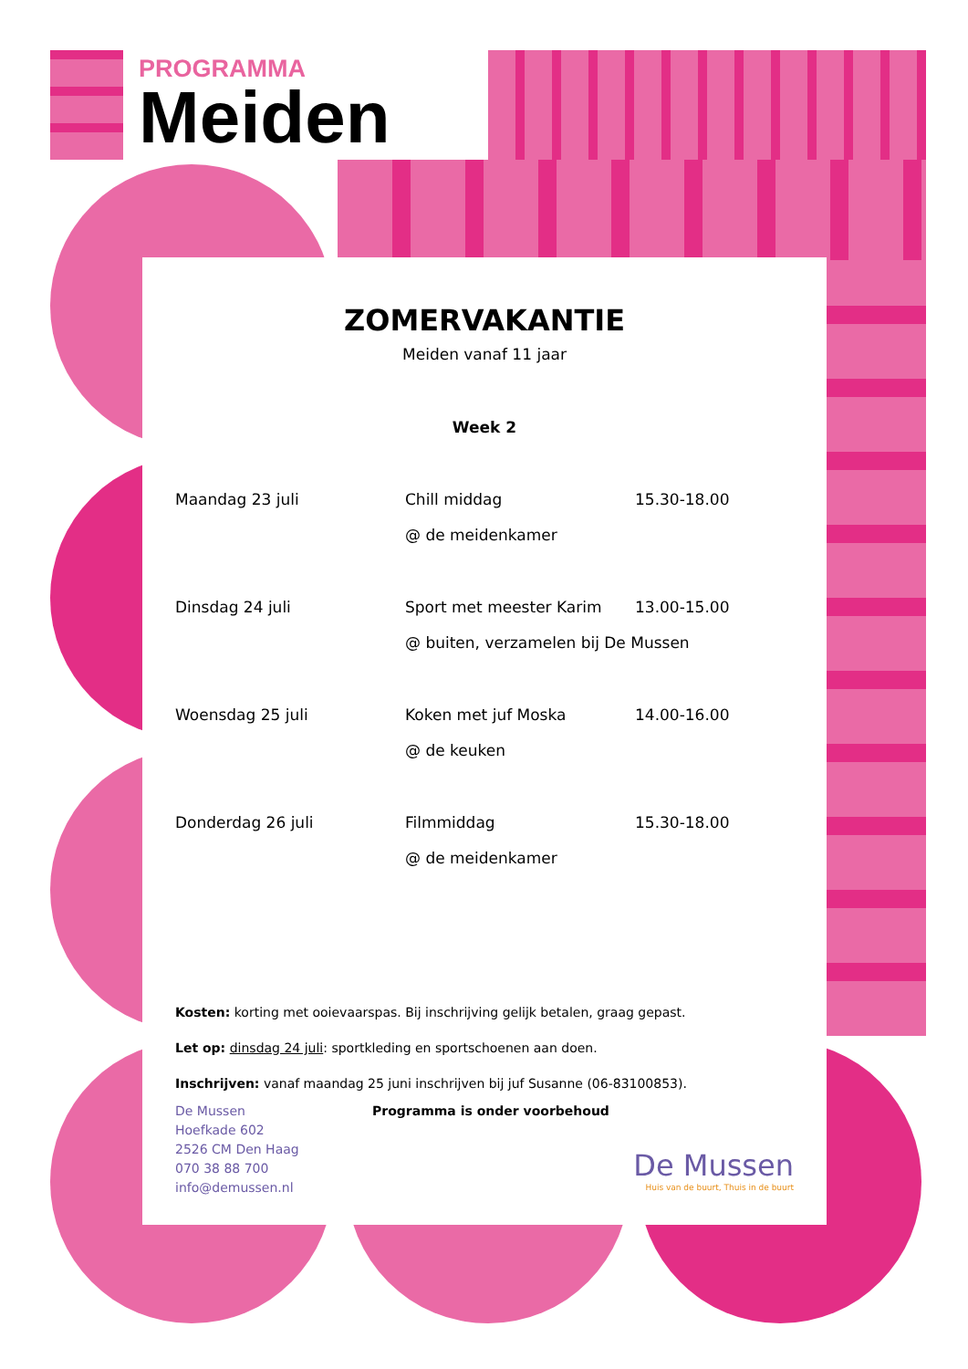PROGRAMMA
Meiden
ZOMERVAKANTIE
Meiden vanaf 11 jaar
Week 2
| Maandag 23 juli | Chill middag | 15.30-18.00 |
| | @ de meidenkamer | |
| Dinsdag 24 juli | Sport met meester Karim | 13.00-15.00 |
| | @ buiten, verzamelen bij De Mussen | |
| Woensdag 25 juli | Koken met juf Moska | 14.00-16.00 |
| | @ de keuken | |
| Donderdag 26 juli | Filmmiddag | 15.30-18.00 |
| | @ de meidenkamer | |
Kosten: korting met ooievaarspas. Bij inschrijving gelijk betalen, graag gepast.
Let op: dinsdag 24 juli: sportkleding en sportschoenen aan doen.
Inschrijven: vanaf maandag 25 juni inschrijven bij juf Susanne (06-83100853).
De Mussen
Hoefkade 602
2526 CM Den Haag
070 38 88 700
info@demussen.nl
Programma is onder voorbehoud
De Mussen
Huis van de buurt, Thuis in de buurt